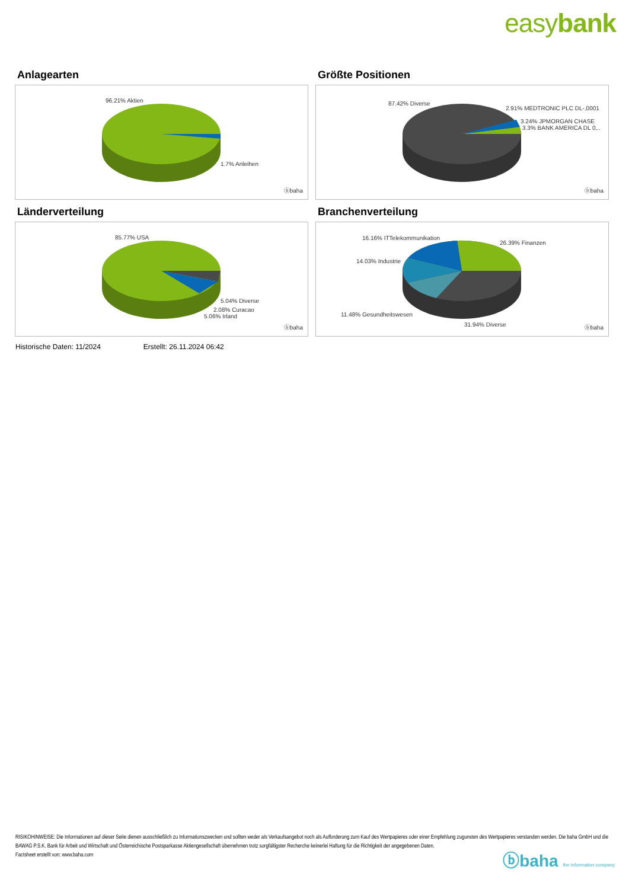easybank
Anlagearten
96.21% Aktien
1.7% Anleihen
ⓑbaha
Größte Positionen
87.42% Diverse
2.91% MEDTRONIC PLC DL-,0001
3.24% JPMORGAN CHASE
3.3% BANK AMERICA DL 0,..
ⓑbaha
Länderverteilung
85.77% USA
5.04% Diverse
2.08% Curacao
5.06% Irland
ⓑbaha
Branchenverteilung
16.16% ITTelekommunikation
26.39% Finanzen
14.03% Industrie
11.48% Gesundheitswesen
31.94% Diverse ⓑbaha
Historische Daten: 11/2024 Erstellt: 26.11.2024 06:42
RISIKOHINWEISE: Die Informationen auf dieser Seite dienen ausschließlich zu Informationszwecken und sollten weder als Verkaufsangebot noch als Aufforderung zum Kauf des Wertpapieres oder einer Empfehlung zugunsten des Wertpapieres verstanden werden. Die baha GmbH und die BAWAG P.S.K. Bank für Arbeit und Wirtschaft und Österreichische Postsparkasse Aktiengesellschaft übernehmen trotz sorgfältigster Recherche keinerlei Haftung für die Richtigkeit der angegebenen Daten.
Factsheet erstellt von: www.baha.com
ⓑbaha the information company